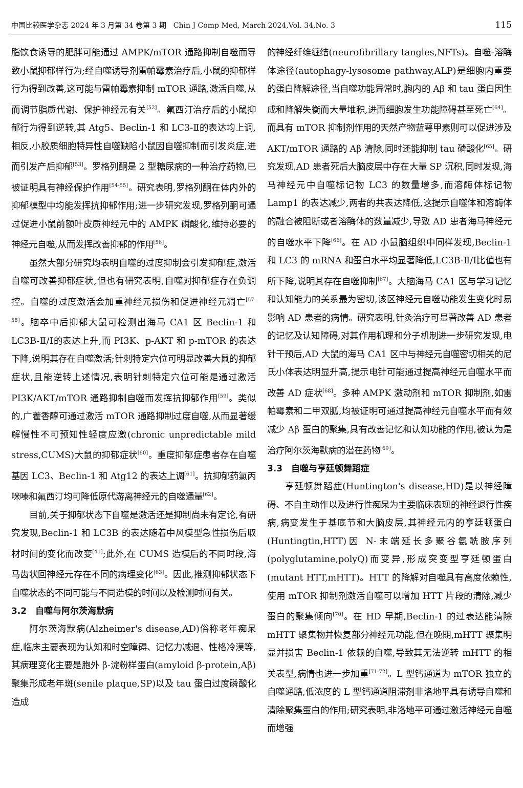中国比较医学杂志 2024 年 3 月第 34 卷第 3 期　Chin J Comp Med, March 2024,Vol. 34,No. 3 115
脂饮食诱导的肥胖可能通过 AMPK/mTOR 通路抑制自噬而导致小鼠抑郁样行为;经自噬诱导剂雷帕霉素治疗后,小鼠的抑郁样行为得到改善,这可能与雷帕霉素抑制 mTOR 通路,激活自噬,从而调节脂质代谢、保护神经元有关<sup>[52]</sup>。氟西汀治疗后的小鼠抑郁行为得到逆转,其 Atg5、Beclin-1 和 LC3-Ⅱ的表达均上调,相反,小胶质细胞特异性自噬缺陷小鼠因自噬抑制而引发炎症,进而引发产后抑郁<sup>[53]</sup>。罗格列酮是 2 型糖尿病的一种治疗药物,已被证明具有神经保护作用<sup>[54-55]</sup>。研究表明,罗格列酮在体内外的抑郁模型中均能发挥抗抑郁作用;进一步研究发现,罗格列酮可通过促进小鼠前额叶皮质神经元中的 AMPK 磷酸化,维持必要的神经元自噬,从而发挥改善抑郁的作用<sup>[56]</sup>。
虽然大部分研究均表明自噬的过度抑制会引发抑郁症,激活自噬可改善抑郁症状,但也有研究表明,自噬对抑郁症存在负调控。自噬的过度激活会加重神经元损伤和促进神经元凋亡<sup>[57-58]</sup>。脑卒中后抑郁大鼠可检测出海马 CA1 区 Beclin-1 和 LC3B-Ⅱ/Ⅰ的表达上升,而 PI3K、p-AKT 和 p-mTOR 的表达下降,说明其存在自噬激活;针刺特定穴位可明显改善大鼠的抑郁症状,且能逆转上述情况,表明针刺特定穴位可能是通过激活 PI3K/AKT/mTOR 通路抑制自噬而发挥抗抑郁作用<sup>[59]</sup>。类似的,广藿香醇可通过激活 mTOR 通路抑制过度自噬,从而显著缓解慢性不可预知性轻度应激(chronic unpredictable mild stress,CUMS)大鼠的抑郁症状<sup>[60]</sup>。重度抑郁症患者存在自噬基因 LC3、Beclin-1 和 Atg12 的表达上调<sup>[61]</sup>。抗抑郁药氯丙咪嗪和氟西汀均可降低原代游离神经元的自噬通量<sup>[62]</sup>。
目前,关于抑郁状态下自噬是激活还是抑制尚未有定论,有研究发现,Beclin-1 和 LC3B 的表达随着中风模型急性损伤后取材时间的变化而改变<sup>[41]</sup>;此外,在 CUMS 造模后的不同时段,海马齿状回神经元存在不同的病理变化<sup>[63]</sup>。因此,推测抑郁状态下自噬状态的不同可能与不同造模的时间以及检测时间有关。
3.2　自噬与阿尔茨海默病
阿尔茨海默病(Alzheimer's disease,AD)俗称老年痴呆症,临床主要表现为认知和时空障碍、记忆力减退、性格冷漠等,其病理变化主要是胞外 β-淀粉样蛋白(amyloid β-protein,Aβ)聚集形成老年斑(senile plaque,SP)以及 tau 蛋白过度磷酸化造成
的神经纤维缠结(neurofibrillary tangles,NFTs)。自噬-溶酶体途径(autophagy-lysosome pathway,ALP)是细胞内重要的蛋白降解途径,当自噬功能异常时,胞内的 Aβ 和 tau 蛋白因生成和降解失衡而大量堆积,进而细胞发生功能障碍甚至死亡<sup>[64]</sup>。而具有 mTOR 抑制剂作用的天然产物蓝萼甲素则可以促进涉及 AKT/mTOR 通路的 Aβ 清除,同时还能抑制 tau 磷酸化<sup>[65]</sup>。研究发现,AD 患者死后大脑皮层中存在大量 SP 沉积,同时发现,海马神经元中自噬标记物 LC3 的数量增多,而溶酶体标记物 Lamp1 的表达减少,两者的共表达降低,这提示自噬体和溶酶体的融合被阻断或者溶酶体的数量减少,导致 AD 患者海马神经元的自噬水平下降<sup>[66]</sup>。在 AD 小鼠脑组织中同样发现,Beclin-1 和 LC3 的 mRNA 和蛋白水平均显著降低,LC3B-Ⅱ/Ⅰ比值也有所下降,说明其存在自噬抑制<sup>[67]</sup>。大脑海马 CA1 区与学习记忆和认知能力的关系最为密切,该区神经元自噬功能发生变化时易影响 AD 患者的病情。研究表明,针灸治疗可显著改善 AD 患者的记忆及认知障碍,对其作用机理和分子机制进一步研究发现,电针干预后,AD 大鼠的海马 CA1 区中与神经元自噬密切相关的尼氏小体表达明显升高,提示电针可能通过提高神经元自噬水平而改善 AD 症状<sup>[68]</sup>。多种 AMPK 激动剂和 mTOR 抑制剂,如雷帕霉素和二甲双胍,均被证明可通过提高神经元自噬水平而有效减少 Aβ 蛋白的聚集,具有改善记忆和认知功能的作用,被认为是治疗阿尔茨海默病的潜在药物<sup>[69]</sup>。
3.3　自噬与亨廷顿舞蹈症
亨廷顿舞蹈症(Huntington's disease,HD)是以神经障碍、不自主动作以及进行性痴呆为主要临床表现的神经退行性疾病,病变发生于基底节和大脑皮层,其神经元内的亨廷顿蛋白(Huntingtin,HTT)因 N-末端延长多聚谷氨酰胺序列(polyglutamine,polyQ)而变异,形成突变型亨廷顿蛋白(mutant HTT,mHTT)。HTT 的降解对自噬具有高度依赖性,使用 mTOR 抑制剂激活自噬可以增加 HTT 片段的清除,减少蛋白的聚集倾向<sup>[70]</sup>。在 HD 早期,Beclin-1 的过表达能清除 mHTT 聚集物并恢复部分神经元功能,但在晚期,mHTT 聚集明显并损害 Beclin-1 依赖的自噬,导致其无法逆转 mHTT 的相关表型,病情也进一步加重<sup>[71-72]</sup>。L 型钙通道为 mTOR 独立的自噬通路,低浓度的 L 型钙通道阻滞剂非洛地平具有诱导自噬和清除聚集蛋白的作用;研究表明,非洛地平可通过激活神经元自噬而增强